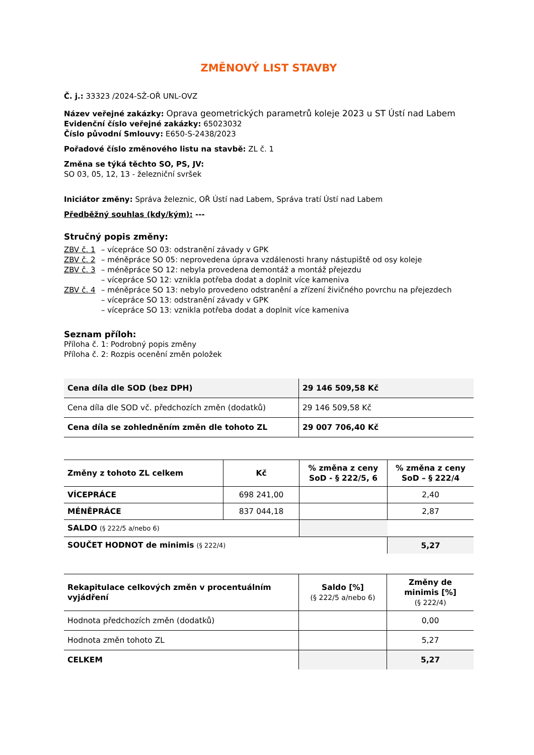ZMĚNOVÝ LIST STAVBY
Č. j.: 33323 /2024-SŽ-OŘ UNL-OVZ
Název veřejné zakázky: Oprava geometrických parametrů koleje 2023 u ST Ústí nad Labem
Evidenční číslo veřejné zakázky: 65023032
Číslo původní Smlouvy: E650-S-2438/2023
Pořadové číslo změnového listu na stavbě: ZL č. 1
Změna se týká těchto SO, PS, JV:
SO 03, 05, 12, 13 - železniční svršek
Iniciátor změny: Správa železnic, OŘ Ústí nad Labem, Správa tratí Ústí nad Labem
Předběžný souhlas (kdy/kým): ---
Stručný popis změny:
| ZBV č. 1 | – vícepráce SO 03: odstranění závady v GPK |
| ZBV č. 2 | – méněpráce SO 05: neprovedena úprava vzdálenosti hrany nástupiště od osy koleje |
| ZBV č. 3 | – méněpráce SO 12: nebyla provedena demontáž a montáž přejezdu |
| | – vícepráce SO 12: vznikla potřeba dodat a doplnit více kameniva |
| ZBV č. 4 | – méněpráce SO 13: nebylo provedeno odstranění a zřízení živičného povrchu na přejezdech |
| | – vícepráce SO 13: odstranění závady v GPK |
| | – vícepráce SO 13: vznikla potřeba dodat a doplnit více kameniva |
Seznam příloh:
Příloha č. 1: Podrobný popis změny
Příloha č. 2: Rozpis ocenění změn položek
| Cena díla dle SOD (bez DPH) | 29 146 509,58 Kč |
| Cena díla dle SOD vč. předchozích změn (dodatků) | 29 146 509,58 Kč |
| Cena díla se zohledněním změn dle tohoto ZL | 29 007 706,40 Kč |
| Změny z tohoto ZL celkem | Kč | % změna z ceny SoD - § 222/5, 6 | % změna z ceny SoD – § 222/4 |
| --- | --- | --- | --- |
| VÍCEPRÁCE | 698 241,00 | | 2,40 |
| MÉNĚPRÁCE | 837 044,18 | | 2,87 |
| SALDO (§ 222/5 a/nebo 6) | | | |
| SOUČET HODNOT de minimis (§ 222/4) | | | 5,27 |
| Rekapitulace celkových změn v procentuálním vyjádření | Saldo [%] (§ 222/5 a/nebo 6) | Změny de minimis [%] (§ 222/4) |
| --- | --- | --- |
| Hodnota předchozích změn (dodatků) | | 0,00 |
| Hodnota změn tohoto ZL | | 5,27 |
| CELKEM | | 5,27 |